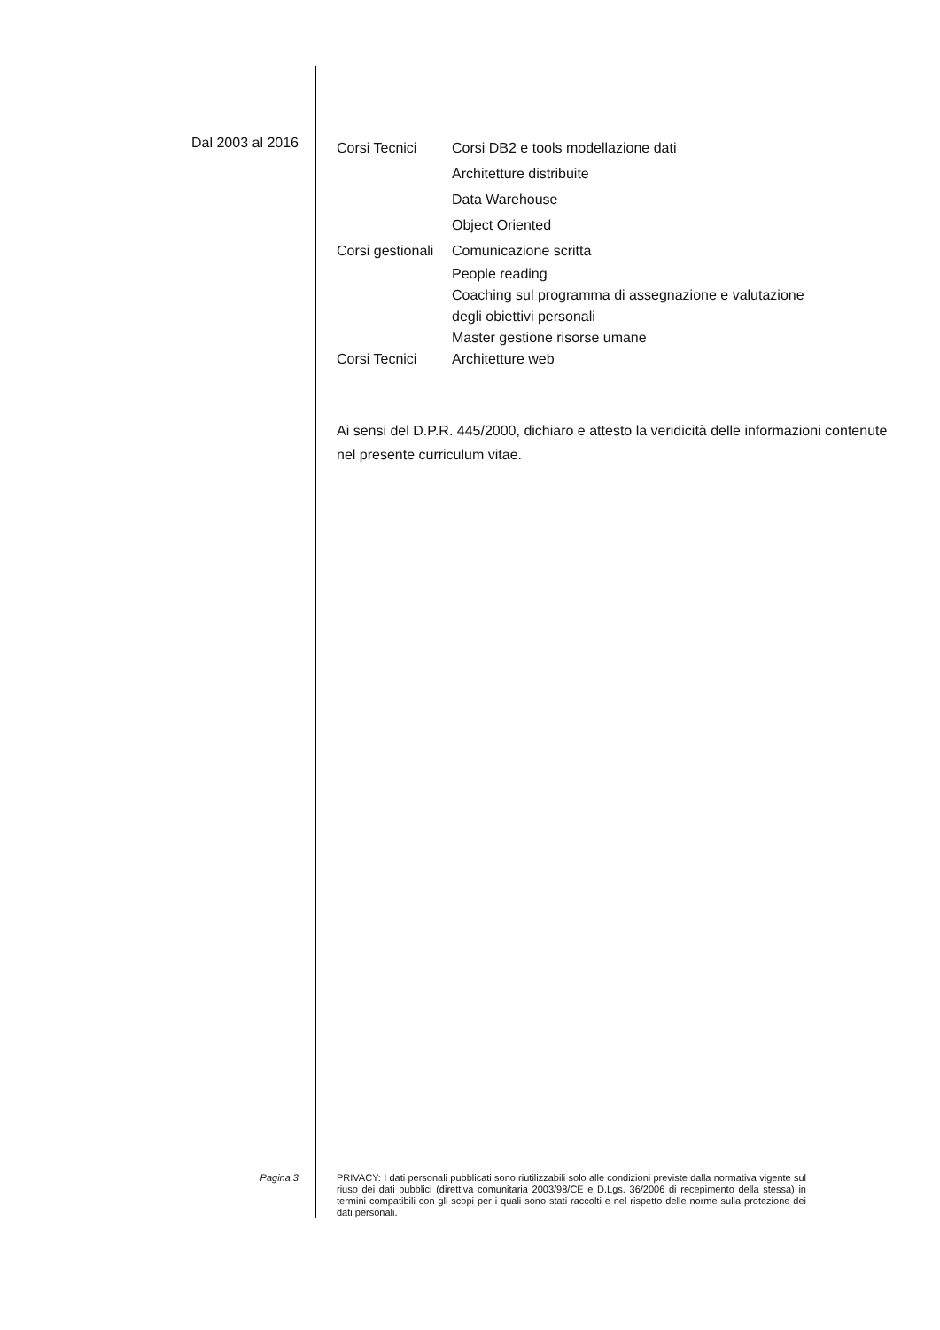Dal 2003 al 2016
Corsi Tecnici Corsi DB2 e tools modellazione dati
Architetture distribuite
Data Warehouse
Object Oriented
Corsi gestionali Comunicazione scritta
People reading
Coaching sul programma di assegnazione e valutazione
degli obiettivi personali
Master gestione risorse umane
Corsi Tecnici Architetture web
Ai sensi del D.P.R. 445/2000, dichiaro e attesto la veridicità delle informazioni contenute nel presente curriculum vitae.
Pagina 3
PRIVACY: I dati personali pubblicati sono riutilizzabili solo alle condizioni previste dalla normativa vigente sul riuso dei dati pubblici (direttiva comunitaria 2003/98/CE e D.Lgs. 36/2006 di recepimento della stessa) in termini compatibili con gli scopi per i quali sono stati raccolti e nel rispetto delle norme sulla protezione dei dati personali.